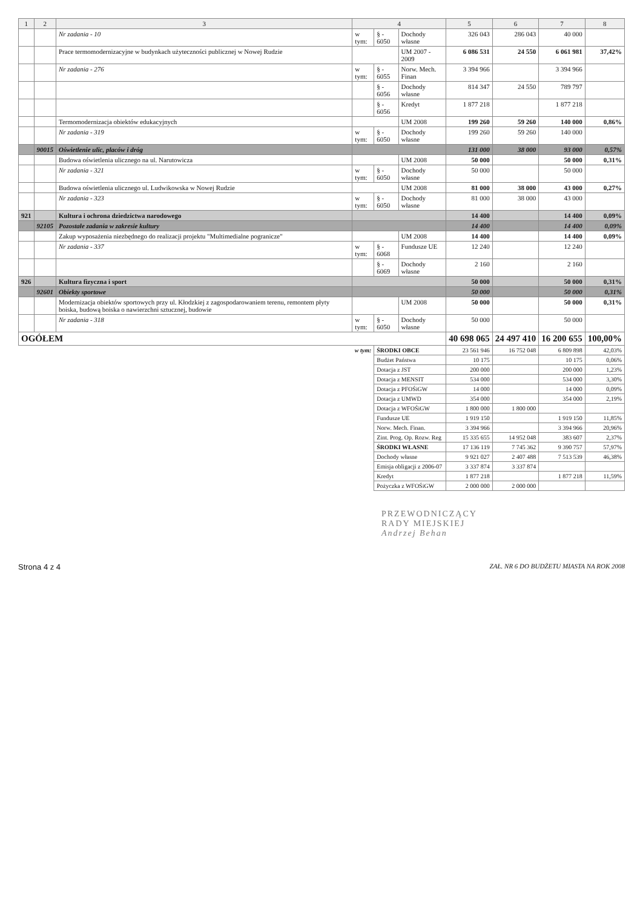| 1 | 2 | 3 | 4 | | | 5 | 6 | 7 | 8 |
| --- | --- | --- | --- | --- | --- | --- | --- | --- | --- |
| | | Nr zadania - 10 | w tym: | § - 6050 | Dochody własne | 326 043 | 286 043 | 40 000 | |
| | | Prace termomodernizacyjne w budynkach użyteczności publicznej w Nowej Rudzie | | | UM 2007 - 2009 | 6 086 531 | 24 550 | 6 061 981 | 37,42% |
| | | Nr zadania - 276 | w tym: | § - 6055 | Norw. Mech. Finan | 3 394 966 | | 3 394 966 | |
| | | | | § - 6056 | Dochody własne | 814 347 | 24 550 | 789 797 | |
| | | | | § - 6056 | Kredyt | 1 877 218 | | 1 877 218 | |
| | | Termomodernizacja obiektów edukacyjnych | | | UM 2008 | 199 260 | 59 260 | 140 000 | 0,86% |
| | | Nr zadania - 319 | w tym: | § - 6050 | Dochody własne | 199 260 | 59 260 | 140 000 | |
| | 90015 | Oświetlenie ulic, placów i dróg | | | | 131 000 | 38 000 | 93 000 | 0,57% |
| | | Budowa oświetlenia ulicznego na ul. Narutowicza | | | UM 2008 | 50 000 | | 50 000 | 0,31% |
| | | Nr zadania - 321 | w tym: | § - 6050 | Dochody własne | 50 000 | | 50 000 | |
| | | Budowa oświetlenia ulicznego ul. Ludwikowska w Nowej Rudzie | | | UM 2008 | 81 000 | 38 000 | 43 000 | 0,27% |
| | | Nr zadania - 323 | w tym: | § - 6050 | Dochody własne | 81 000 | 38 000 | 43 000 | |
| 921 | | Kultura i ochrona dziedzictwa narodowego | | | | 14 400 | | 14 400 | 0,09% |
| | 92105 | Pozostałe zadania w zakresie kultury | | | | 14 400 | | 14 400 | 0,09% |
| | | Zakup wyposażenia niezbędnego do realizacji projektu "Multimedialne pogranicze" | | | UM 2008 | 14 400 | | 14 400 | 0,09% |
| | | Nr zadania - 337 | w tym: | § - 6068 | Fundusze UE | 12 240 | | 12 240 | |
| | | | | § - 6069 | Dochody własne | 2 160 | | 2 160 | |
| 926 | | Kultura fizyczna i sport | | | | 50 000 | | 50 000 | 0,31% |
| | 92601 | Obiekty sportowe | | | | 50 000 | | 50 000 | 0,31% |
| | | Modernizacja obiektów sportowych przy ul. Kłodzkiej z zagospodarowaniem terenu, remontem płyty boiska, budową boiska o nawierzchni sztucznej, budowie | | | UM 2008 | 50 000 | | 50 000 | 0,31% |
| | | Nr zadania - 318 | w tym: | § - 6050 | Dochody własne | 50 000 | | 50 000 | |
| OGÓŁEM | | | | | | 40 698 065 | 24 497 410 | 16 200 655 | 100,00% |
| w tym: | | | | ŚRODKI OBCE | | 23 561 946 | 16 752 048 | 6 809 898 | 42,03% |
| | | | | Budżet Państwa | | 10 175 | | 10 175 | 0,06% |
| | | | | Dotacja z JST | | 200 000 | | 200 000 | 1,23% |
| | | | | Dotacja z MENSIT | | 534 000 | | 534 000 | 3,30% |
| | | | | Dotacja z PFOŚiGW | | 14 000 | | 14 000 | 0,09% |
| | | | | Dotacja z UMWD | | 354 000 | | 354 000 | 2,19% |
| | | | | Dotacja z WFOŚiGW | | 1 800 000 | 1 800 000 | | |
| | | | | Fundusze UE | | 1 919 150 | | 1 919 150 | 11,85% |
| | | | | Norw. Mech. Finan. | | 3 394 966 | | 3 394 966 | 20,96% |
| | | | | Zint. Prog. Op. Rozw. Reg | | 15 335 655 | 14 952 048 | 383 607 | 2,37% |
| | | | | ŚRODKI WŁASNE | | 17 136 119 | 7 745 362 | 9 390 757 | 57,97% |
| | | | | Dochody własne | | 9 921 027 | 2 407 488 | 7 513 539 | 46,38% |
| | | | | Emisja obligacji z 2006-07 | | 3 337 874 | 3 337 874 | | |
| | | | | Kredyt | | 1 877 218 | | 1 877 218 | 11,59% |
| | | | | Pożyczka z WFOŚiGW | | 2 000 000 | 2 000 000 | | |
PRZEWODNICZĄCY
RADY MIEJSKIEJ
Andrzej Behan
Strona 4 z 4 ZAŁ. NR 6 DO BUDŻETU MIASTA NA ROK 2008